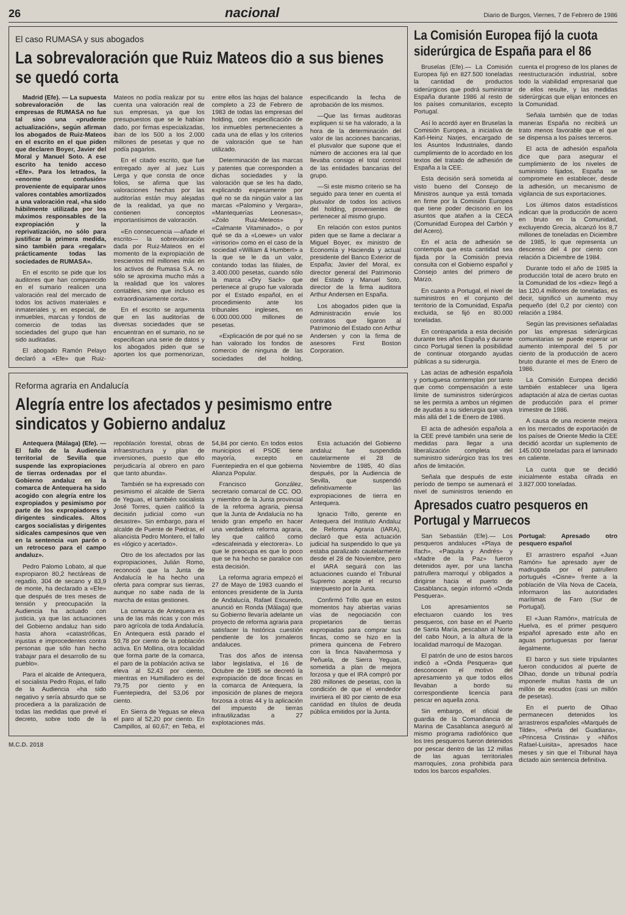26 nacional Diario de Burgos, Viernes, 7 de Febrero de 1986
El caso RUMASA y sus abogados
La sobrevaloración que Ruiz Mateos dio a sus bienes se quedó corta
Madrid (Efe). — La supuesta sobrevaloración de las empresas de RUMASA no fue tal sino una «prudente actualización», según afirman los abogados de Ruiz-Mateos en el escrito en el que piden que declaren Boyer, Javier del Moral y Manuel Soto. A ese escrito ha tenido acceso «Efe». Para los letrados, la «enorme confusión» proveniente de equiparar unos valores contables amortizados a una valoración real, «ha sido hábilmente utilizada por los máximos responsables de la expropiación y la reprivatización, no sólo para justificar la primera medida, sino también para «regalar» prácticamente todas las sociedades de RUMASA».
En el escrito se pide que los auditores que han comparecido en el sumario realicen una valoración real del mercado de todos los activos materiales e inmateriales y, en especial, de inmuebles, marcas y fondos de comercio de todas las sociedades del grupo que han sido auditadas.
El abogado Ramón Pelayo declaró a «Efe» que Ruiz-Mateos no podía realizar por su cuenta una valoración real de sus empresas, ya que los presupuestos que se le habían dado, por firmas especializadas, iban de los 500 a los 2.000 millones de pesetas y que no podía pagarlos.
En el citado escrito, que fue entregado ayer al juez Luis Lerga y que consta de once folios, se afirma que las valoraciones hechas por las auditorías están muy alejadas de la realidad, ya que no contienen conceptos importantísimos de valoración.
«En consecuencia —añade el escrito— la sobrevaloración dada por Ruiz-Mateos en el momento de la expropiación de trescientos mil millones más en los activos de Rumasa S.A. no sólo se aproxima mucho más a la realidad que los valores contables, sino que incluso es extraordinariamente corta».
En el escrito se argumenta que en las auditorías de diversas sociedades que se encuentran en el sumario, no se especifican una serie de datos y los abogados piden que se aporten los que pormenorizan, entre ellos las hojas del balance completo a 23 de Febrero de 1983 de todas las empresas del holding, con especificación de los inmuebles pertenecientes a cada una de ellas y los criterios de valoración que se han utilizado.
Determinación de las marcas y patentes que corresponden a dichas sociedades y la valoración que se les ha dado, explicando expesamente por qué no se da ningún valor a las marcas «Palomino y Vergara», «Mantequerías Leonesas», «Zoilo Ruiz-Meteos» y «Calmante Vitaminado», o por qué se da a «Loewe» un valor «irrisorio» como en el caso de la sociedad «William & Humbert» a la que se le da un valor, contando todas las filiales, de 3.400.000 pesetas, cuando sólo la marca «Dry Sack» que pertenece al grupo fue valorada por el Estado español, en el procedimiento ante los tribunales ingleses, en 6.000.000.000 millones de pesetas.
«Explicación de por qué no se han valorado los fondos de comercio de ninguna de las sociedades del holding, especificando la fecha de aprobación de los mismos.
—Que las firmas auditoras expliquen si se ha valorado, a la hora de la determinación del valor de las acciones bancarias, el plusvalor que supone que el número de acciones era tal que llevaba consigo el total control de las entidades bancarias del grupo.
—Si este mismo criterio se ha seguido para tener en cuenta el plusvalor de todos los activos del holding, provenientes de pertenecer al mismo grupo.
En relación con estos puntos piden que se llame a declarar a Miguel Boyer, ex ministro de Economía y Hacienda y actual presidente del Banco Exterior de España; Javier del Moral, ex director general del Patrimonio del Estado y Manuel Soto, director de la firma auditora Arthur Andersen en España.
Los abogados piden que la Administración envíe los contratos que ligaron al Patrimonio del Estado con Arthur Andersen y con la firma de asesores First Boston Corporation.
Reforma agraria en Andalucía
Alegría entre los afectados y pesimismo entre sindicatos y Gobierno andaluz
Antequera (Málaga) (Efe). — El fallo de la Audiencia territorial de Sevilla que suspende las expropiaciones de tierras ordenadas por el Gobierno andaluz en la comarca de Antequera ha sido acogido con alegría entre los expropiados y pesimismo por parte de los expropiadores y dirigentes sindicales. Altos cargos socialistas y dirigentes sidicales campesinos que ven en la sentencia «un parón o un retroceso para el campo andaluz».
Pedro Palomo Lobato, al que expropiaron 80,2 hectáreas de regadío, 304 de secano y 83,9 de monte, ha declarado a «Efe» que después de tres meses de tensión y preocupación la Audiencia ha actuado con justicia, ya que las actuaciones del Gobierno andaluz han sido hasta ahora «catastróficas, injustas e improcedentes contra personas que sólo han hecho trabajar para el desarrollo de su pueblo».
Para el alcalde de Antequera, el socialista Pedro Rojas, el fallo de la Audiencia «ha sido negativo y sería absurdo que se procediera a la paralización de todas las medidas que prevé el decreto, sobre todo de la repoblación forestal, obras de infraestructura y plan de inversiones, puesto que ello perjudicaría al obrero en paro que tanto abunda».
También se ha expresado con pesimismo el alcalde de Sierra de Yeguas, el también socialista José Torres, quien calificó la decisión judicial como «un desastre». Sin embargo, para el alcalde de Puente de Piedras, el aliancista Pedro Montero, el fallo es «lógico y acertado».
Otro de los afectados por las expropiaciones, Julián Romo, reconoció que la Junta de Andalucía le ha hecho una oferta para comprar sus tierras, aunque no sabe nada de la marcha de estas gestiones.
La comarca de Antequera es una de las más ricas y con más paro agrícola de toda Andalucía. En Antequera está parado el 59,78 por ciento de la población activa. En Mollina, otra localidad que forma parte de la comarca, el paro de la población activa se eleva al 52,43 por ciento, mientras en Humilladero es del 79,75 por ciento y en Fuentepiedra, del 53,06 por ciento.
En Sierra de Yeguas se eleva el paro al 52,20 por ciento. En Campillos, al 60,67; en Teba, el 54,84 por ciento. En todos estos municipios el PSOE tiene mayoría, excepto en Fuentepiedra en el que gobierna Alianza Popular.
Francisco González, secretario comarcal de CC. OO. y miembro de la Junta provincial de la reforma agraria, piensa que la Junta de Andalucía no ha tenido gran empeño en hacer una verdadera reforma agraria, ley que calificó como «descafeinada y electorera». Lo que le preocupa es que lo poco que se ha hecho se paralice con esta decisión.
La reforma agraria empezó el 27 de Mayo de 1983 cuando el entonces presidente de la Junta de Andalucía, Rafael Escuredo, anunció en Ronda (Málaga) que su Gobierno llevaría adelante un proyecto de reforma agraria para satisfacer la histórica cuestión pendiente de los jornaleros andaluces.
Tras dos años de intensa labor legislativa, el 16 de Octubre de 1985 se decretó la expropiación de doce fincas en la comarca de Antequera, la imposición de planes de mejora forzosa a otras 44 y la aplicación del impuesto de tierras infrautilizadas a 27 explotaciones más.
Esta actuación del Gobierno andaluz fue suspendida cautelarmente el 28 de Noviembre de 1985, 40 días después, por la Audiencia de Sevilla, que suspendió definitivamente las expropiaciones de tierra en Antequera.
Ignacio Trillo, gerente en Antequera del Instituto Andaluz de Reforma Agraria (IARA), declaró que esta actuación judicial ha suspendido lo que ya estaba paralizado cautelarmente desde el 28 de Noviembre, pero el IARA seguirá con las actuaciones cuando el Tribunal Supremo acepte el recurso interpuesto por la Junta.
Confirmó Trillo que en estos momentos hay abiertas varias vías de negociación con propietarios de tierras expropiadas para comprar sus fincas, como se hizo en la primera quincena de Febrero con la finca Navahermosa y Peñuela, de Sierra Yeguas, sometida a plan de mejora forzosa y que el IRA compró por 280 millones de pesetas, con la condición de que el vendedor invirtiera el 80 por ciento de esa cantidad en títulos de deuda pública emitidos por la Junta.
M.C.D. 2018
La Comisión Europea fijó la cuota siderúrgica de España para el 86
Bruselas (Efe).— La Comisión Europea fijó en 827.500 toneladas la cantidad de productos siderúrgicos que podrá suministrar España durante 1986 al resto de los países comunitarios, excepto Portugal.
Así lo acordó ayer en Bruselas la Comisión Europea, a iniciativa de Karl-Heinz Narjes, encargado de los Asuntos Industriales, dando cumplimiento de lo acordado en los textos del tratado de adhesión de España a la CEE.
Esta decisión será sometida al visto bueno del Consejo de Ministros aunque ya está tomada en firme por la Comisión Europea que tiene poder decisorio en los asuntos que atañen a la CECA (Comunidad Europea del Carbón y del Acero).
En el acta de adhesión se contempla que esta cantidad sea fijada por la Comisión previa consulta con el Gobierno español y Consejo antes del primero de Marzo.
En cuanto a Portugal, el nivel de suministros en el conjunto del territorio de la Comunidad, España excluida, se fijó en 80.000 toneladas.
En contrapartida a esta decisión durante tres años España y durante cinco Portugal tienen la posibilidad de continuar otorgando ayudas públicas a su siderurgia.
Las actas de adhesión española y portuguesa contemplan por tanto que como compensación a este límite de suministros siderúrgicos se les permita a ambos un régimen de ayudas a su siderurgia que vaya más allá del 1 de Enero de 1986.
El acta de adhesión española a la CEE prevé también una serie de medidas para llegar a una liberalización completa del suministro siderúrgico tras los tres años de limitación.
Señala que después de este período de tiempo se aumenará el nivel de suministros teniendo en cuenta el progreso de los planes de reestructuración industrial, sobre todo la viabilidad empresarial que de ellos resulte, y las medidas siderúrgicas que elijan entonces en la Comunidad.
Señala también que de todas maneras España no recibirá un trato menos favorable que el que se dispensa a los países terceros.
El acta de adhesión española dice que para asegurar el cumplimiento de los niveles de suministro fijados, España se compromete en establecer, desde la adhesión, un mecanismo de vigilancia de sus exportaciones.
Los últimos datos estadísticos indican que la producción de acero en bruto en la Comunidad, excluyendo Grecia, alcanzó los 8,7 millones de toneladas en Diciembre de 1985, lo que representa un descenso del 4 por ciento con relación a Diciembre de 1984.
Durante todo el año de 1985 la producción total de acero bruto en la Comunidad de los «diez» llegó a las 120,4 millones de toneladas, es decir, significó un aumento muy pequeño (del 0,2 por ciento) con relación a 1984.
Según las previsiones señaladas por las empresas siderúrgicas comunitarias se puede esperar un aumento intemporal del 5 por ciento de la producción de acero bruto durante el mes de Enero de 1986.
La Comisión Europea decidió también establecer una ligera adaptación al alza de ciertas cuotas de producción para el primer trimestre de 1986.
A causa de una reciente mejora en los mercados de exportación de los países de Oriente Medio la CEE decidió acordar un suplemento de 145.000 toneladas para el laminado en caliente.
La cuota que se decidió inicialmente estaba cifrada en 3.827.000 toneladas.
Apresados cuatro pesqueros en Portugal y Marruecos
San Sebastián (Efe).— Los pesqueros andaluces «Playa de Ifach», «Paquita y Andrés» y «Madre de la Paz» fueron detenidos ayer, por una lancha patrullera marroquí y obligados a dirigirse hacia el puerto de Casablanca, según informó «Onda Pesquera».
Los apresamientos se efectuaron cuando los tres pesqueros, con base en el Puerto de Santa María, pescaban al Norte del cabo Noun, a la altura de la localidad marroquí de Mazogan.
El patrón de uno de estos barcos indicó a «Onda Pesquera» que desconocen el motivo del apresamiento ya que todos ellos llevaban a bordo su correspondiente licencia para pescar en aquella zona.
Sin embargo, el oficial de guardia de la Comandancia de Marina de Casablanca aseguró al mismo programa radiofónico que los tres pesqueros fueron detenidos por pescar dentro de las 12 millas de las aguas territoriales marroquíes, zona prohibida para todos los barcos españoles.
Portugal: Apresado otro pesquero español
El arrastrero español «Juan Ramón» fue apresado ayer de madrugada por el patrullero portugués «Cisne» frente a la población de Vila Nova de Cacela, informaron las autoridades marítimas de Faro (Sur de Portugal).
El «Juan Ramón», matrícula de Huelva, es el primer pesquero español apresado este año en aguas portuguesas por faenar ilegalmente.
El barco y sus siete tripulantes fueron conducidos al puerte de Olhao, donde un tribunal podría imponerle multas hasta de un millón de escudos (casi un millón de pesetas).
En el puerto de Olhao permanecen detenidos los arrastreros españoles «Marqués de Tilde», «Perla del Guadiana», «Princesa Cristina» y «Niños Rafael-Luisita», apresados hace meses y sin que el Tribunal haya dictado aún sentencia definitiva.